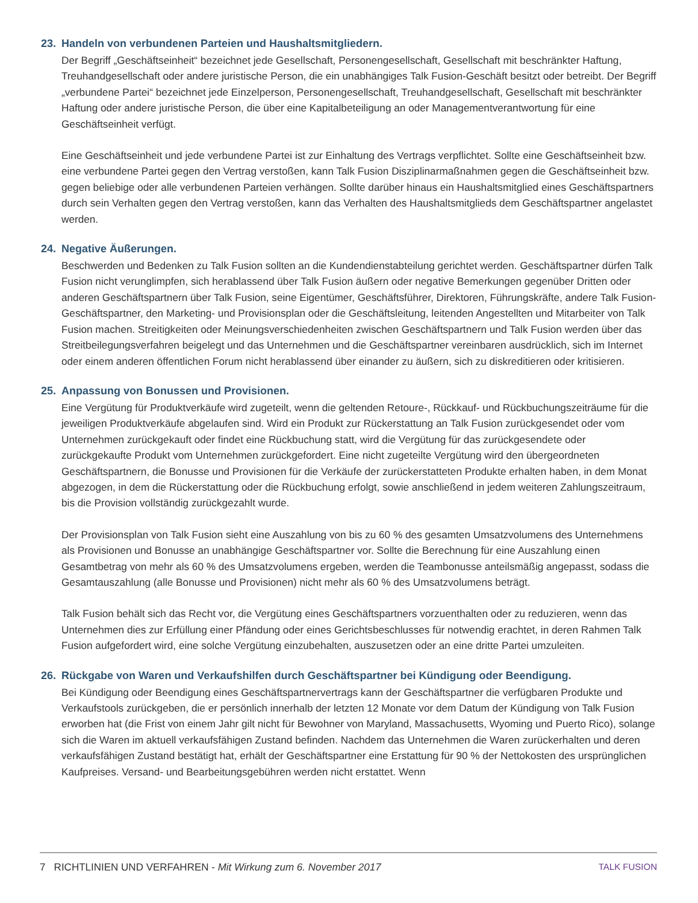23. Handeln von verbundenen Parteien und Haushaltsmitgliedern.
Der Begriff „Geschäftseinheit“ bezeichnet jede Gesellschaft, Personengesellschaft, Gesellschaft mit beschränkter Haftung, Treuhandgesellschaft oder andere juristische Person, die ein unabhängiges Talk Fusion-Geschäft besitzt oder betreibt. Der Begriff „verbundene Partei“ bezeichnet jede Einzelperson, Personengesellschaft, Treuhandgesellschaft, Gesellschaft mit beschränkter Haftung oder andere juristische Person, die über eine Kapitalbeteiligung an oder Managementverantwortung für eine Geschäftseinheit verfügt.
Eine Geschäftseinheit und jede verbundene Partei ist zur Einhaltung des Vertrags verpflichtet. Sollte eine Geschäftseinheit bzw. eine verbundene Partei gegen den Vertrag verstoßen, kann Talk Fusion Disziplinarmaßnahmen gegen die Geschäftseinheit bzw. gegen beliebige oder alle verbundenen Parteien verhängen. Sollte darüber hinaus ein Haushaltsmitglied eines Geschäftspartners durch sein Verhalten gegen den Vertrag verstoßen, kann das Verhalten des Haushaltsmitglieds dem Geschäftspartner angelastet werden.
24. Negative Äußerungen.
Beschwerden und Bedenken zu Talk Fusion sollten an die Kundendienstabteilung gerichtet werden. Geschäftspartner dürfen Talk Fusion nicht verunglimpfen, sich herablassend über Talk Fusion äußern oder negative Bemerkungen gegenüber Dritten oder anderen Geschäftspartnern über Talk Fusion, seine Eigentümer, Geschäftsführer, Direktoren, Führungskräfte, andere Talk Fusion-Geschäftspartner, den Marketing- und Provisionsplan oder die Geschäftsleitung, leitenden Angestellten und Mitarbeiter von Talk Fusion machen. Streitigkeiten oder Meinungsverschiedenheiten zwischen Geschäftspartnern und Talk Fusion werden über das Streitbeilegungsverfahren beigelegt und das Unternehmen und die Geschäftspartner vereinbaren ausdrücklich, sich im Internet oder einem anderen öffentlichen Forum nicht herablassend über einander zu äußern, sich zu diskreditieren oder kritisieren.
25. Anpassung von Bonussen und Provisionen.
Eine Vergütung für Produktverkäufe wird zugeteilt, wenn die geltenden Retoure-, Rückkauf- und Rückbuchungszeiträume für die jeweiligen Produktverkäufe abgelaufen sind. Wird ein Produkt zur Rückerstattung an Talk Fusion zurückgesendet oder vom Unternehmen zurückgekauft oder findet eine Rückbuchung statt, wird die Vergütung für das zurückgesendete oder zurückgekaufte Produkt vom Unternehmen zurückgefordert. Eine nicht zugeteilte Vergütung wird den übergeordneten Geschäftspartnern, die Bonusse und Provisionen für die Verkäufe der zurückerstatteten Produkte erhalten haben, in dem Monat abgezogen, in dem die Rückerstattung oder die Rückbuchung erfolgt, sowie anschließend in jedem weiteren Zahlungszeitraum, bis die Provision vollständig zurückgezahlt wurde.
Der Provisionsplan von Talk Fusion sieht eine Auszahlung von bis zu 60 % des gesamten Umsatzvolumens des Unternehmens als Provisionen und Bonusse an unabhängige Geschäftspartner vor. Sollte die Berechnung für eine Auszahlung einen Gesamtbetrag von mehr als 60 % des Umsatzvolumens ergeben, werden die Teambonusse anteilsmäßig angepasst, sodass die Gesamtauszahlung (alle Bonusse und Provisionen) nicht mehr als 60 % des Umsatzvolumens beträgt.
Talk Fusion behält sich das Recht vor, die Vergütung eines Geschäftspartners vorzuenthalten oder zu reduzieren, wenn das Unternehmen dies zur Erfüllung einer Pfändung oder eines Gerichtsbeschlusses für notwendig erachtet, in deren Rahmen Talk Fusion aufgefordert wird, eine solche Vergütung einzubehalten, auszusetzen oder an eine dritte Partei umzuleiten.
26. Rückgabe von Waren und Verkaufshilfen durch Geschäftspartner bei Kündigung oder Beendigung.
Bei Kündigung oder Beendigung eines Geschäftspartnervertrags kann der Geschäftspartner die verfügbaren Produkte und Verkaufstools zurückgeben, die er persönlich innerhalb der letzten 12 Monate vor dem Datum der Kündigung von Talk Fusion erworben hat (die Frist von einem Jahr gilt nicht für Bewohner von Maryland, Massachusetts, Wyoming und Puerto Rico), solange sich die Waren im aktuell verkaufsfähigen Zustand befinden. Nachdem das Unternehmen die Waren zurückerhalten und deren verkaufsfähigen Zustand bestätigt hat, erhält der Geschäftspartner eine Erstattung für 90 % der Nettokosten des ursprünglichen Kaufpreises. Versand- und Bearbeitungsgebühren werden nicht erstattet. Wenn
7 RICHTLINIEN UND VERFAHREN - Mit Wirkung zum 6. November 2017
TALK FUSION